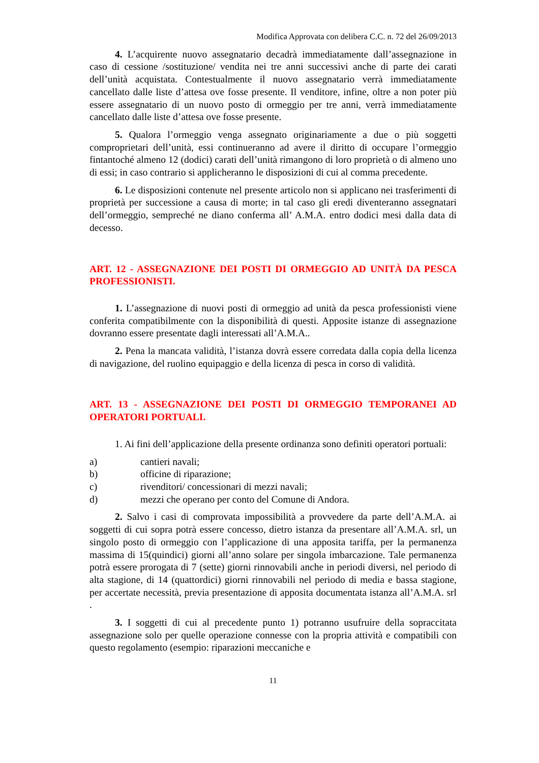Modifica Approvata con delibera C.C. n. 72 del 26/09/2013
4. L’acquirente nuovo assegnatario decadrà immediatamente dall’assegnazione in caso di cessione /sostituzione/ vendita nei tre anni successivi anche di parte dei carati dell’unità acquistata. Contestualmente il nuovo assegnatario verrà immediatamente cancellato dalle liste d’attesa ove fosse presente. Il venditore, infine, oltre a non poter più essere assegnatario di un nuovo posto di ormeggio per tre anni, verrà immediatamente cancellato dalle liste d’attesa ove fosse presente.
5. Qualora l’ormeggio venga assegnato originariamente a due o più soggetti comproprietari dell’unità, essi continueranno ad avere il diritto di occupare l’ormeggio fintantoché almeno 12 (dodici) carati dell’unità rimangono di loro proprietà o di almeno uno di essi; in caso contrario si applicheranno le disposizioni di cui al comma precedente.
6. Le disposizioni contenute nel presente articolo non si applicano nei trasferimenti di proprietà per successione a causa di morte; in tal caso gli eredi diventeranno assegnatari dell’ormeggio, sempreché ne diano conferma all’ A.M.A. entro dodici mesi dalla data di decesso.
ART. 12 - ASSEGNAZIONE DEI POSTI DI ORMEGGIO AD UNITÀ DA PESCA PROFESSIONISTI.
1. L’assegnazione di nuovi posti di ormeggio ad unità da pesca professionisti viene conferita compatibilmente con la disponibilità di questi. Apposite istanze di assegnazione dovranno essere presentate dagli interessati all’A.M.A..
2. Pena la mancata validità, l’istanza dovrà essere corredata dalla copia della licenza di navigazione, del ruolino equipaggio e della licenza di pesca in corso di validità.
ART. 13 - ASSEGNAZIONE DEI POSTI DI ORMEGGIO TEMPORANEI AD OPERATORI PORTUALI.
1. Ai fini dell’applicazione della presente ordinanza sono definiti operatori portuali:
a) cantieri navali;
b) officine di riparazione;
c) rivenditori/ concessionari di mezzi navali;
d) mezzi che operano per conto del Comune di Andora.
2. Salvo i casi di comprovata impossibilità a provvedere da parte dell’A.M.A. ai soggetti di cui sopra potrà essere concesso, dietro istanza da presentare all’A.M.A. srl, un singolo posto di ormeggio con l’applicazione di una apposita tariffa, per la permanenza massima di 15(quindici) giorni all’anno solare per singola imbarcazione. Tale permanenza potrà essere prorogata di 7 (sette) giorni rinnovabili anche in periodi diversi, nel periodo di alta stagione, di 14 (quattordici) giorni rinnovabili nel periodo di media e bassa stagione, per accertate necessità, previa presentazione di apposita documentata istanza all’A.M.A. srl .
3. I soggetti di cui al precedente punto 1) potranno usufruire della sopraccitata assegnazione solo per quelle operazione connesse con la propria attività e compatibili con questo regolamento (esempio: riparazioni meccaniche e
11